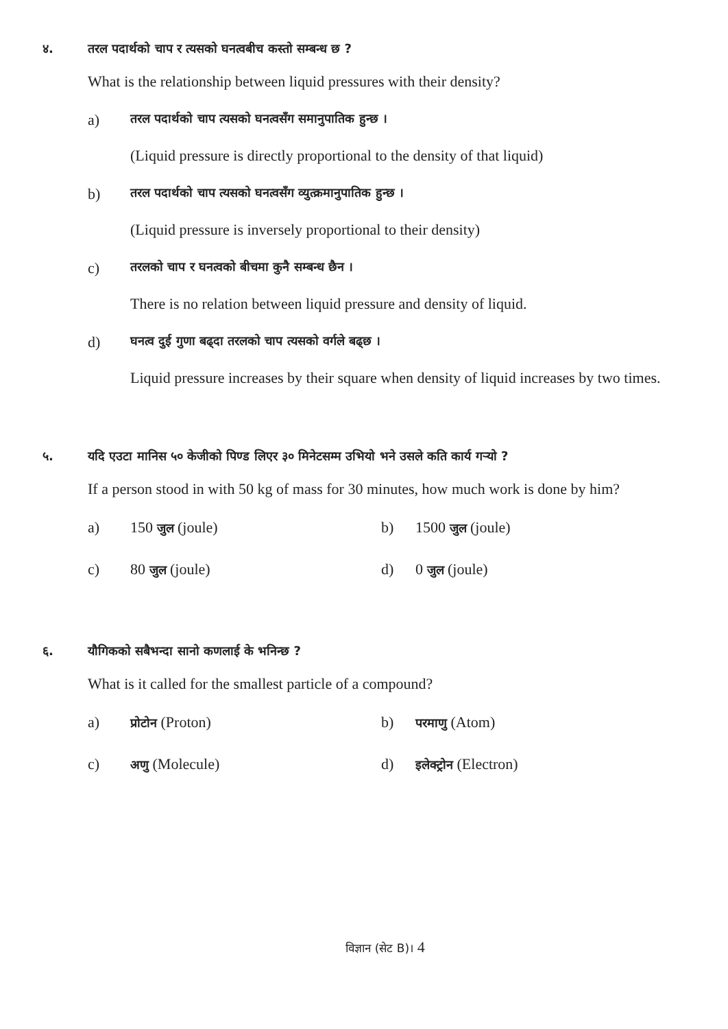४. तरल पदार्थको चाप र त्यसको घनत्वबीच कस्तो सम्बन्ध छ ?
What is the relationship between liquid pressures with their density?
a) तरल पदार्थको चाप त्यसको घनत्वसँग समानुपातिक हुन्छ ।
(Liquid pressure is directly proportional to the density of that liquid)
b) तरल पदार्थको चाप त्यसको घनत्वसँग व्युत्क्रमानुपातिक हुन्छ ।
(Liquid pressure is inversely proportional to their density)
c) तरलको चाप र घनत्वको बीचमा कुनै सम्बन्ध छैन ।
There is no relation between liquid pressure and density of liquid.
d) घनत्व दुई गुणा बढ्दा तरलको चाप त्यसको वर्गले बढ्छ ।
Liquid pressure increases by their square when density of liquid increases by two times.
५. यदि एउटा मानिस ५० केजीको पिण्ड लिएर ३० मिनेटसम्म उभियो भने उसले कति कार्य गऱ्यो ?
If a person stood in with 50 kg of mass for 30 minutes, how much work is done by him?
a) 150 जुल (joule) b) 1500 जुल (joule)
c) 80 जुल (joule) d) 0 जुल (joule)
६. यौगिकको सबैभन्दा सानो कणलाई के भनिन्छ ?
What is it called for the smallest particle of a compound?
a) प्रोटोन (Proton) b) परमाणु (Atom)
c) अणु (Molecule) d) इलेक्ट्रोन (Electron)
विज्ञान (सेट B)। 4